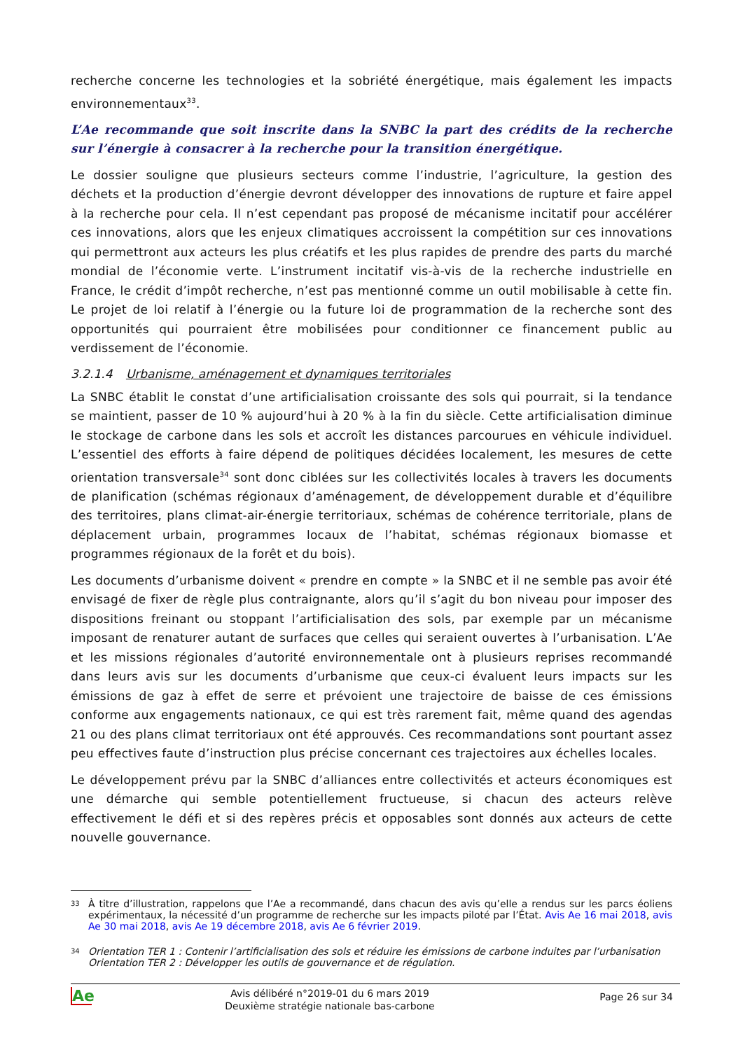recherche concerne les technologies et la sobriété énergétique, mais également les impacts environnementaux<sup>33</sup>.
L’Ae recommande que soit inscrite dans la SNBC la part des crédits de la recherche sur l’énergie à consacrer à la recherche pour la transition énergétique.
Le dossier souligne que plusieurs secteurs comme l’industrie, l’agriculture, la gestion des déchets et la production d’énergie devront développer des innovations de rupture et faire appel à la recherche pour cela. Il n’est cependant pas proposé de mécanisme incitatif pour accélérer ces innovations, alors que les enjeux climatiques accroissent la compétition sur ces innovations qui permettront aux acteurs les plus créatifs et les plus rapides de prendre des parts du marché mondial de l’économie verte. L’instrument incitatif vis-à-vis de la recherche industrielle en France, le crédit d’impôt recherche, n’est pas mentionné comme un outil mobilisable à cette fin. Le projet de loi relatif à l’énergie ou la future loi de programmation de la recherche sont des opportunités qui pourraient être mobilisées pour conditionner ce financement public au verdissement de l’économie.
3.2.1.4 Urbanisme, aménagement et dynamiques territoriales
La SNBC établit le constat d’une artificialisation croissante des sols qui pourrait, si la tendance se maintient, passer de 10 % aujourd’hui à 20 % à la fin du siècle. Cette artificialisation diminue le stockage de carbone dans les sols et accroît les distances parcourues en véhicule individuel. L’essentiel des efforts à faire dépend de politiques décidées localement, les mesures de cette orientation transversale<sup>34</sup> sont donc ciblées sur les collectivités locales à travers les documents de planification (schémas régionaux d’aménagement, de développement durable et d’équilibre des territoires, plans climat-air-énergie territoriaux, schémas de cohérence territoriale, plans de déplacement urbain, programmes locaux de l’habitat, schémas régionaux biomasse et programmes régionaux de la forêt et du bois).
Les documents d’urbanisme doivent « prendre en compte » la SNBC et il ne semble pas avoir été envisagé de fixer de règle plus contraignante, alors qu’il s’agit du bon niveau pour imposer des dispositions freinant ou stoppant l’artificialisation des sols, par exemple par un mécanisme imposant de renaturer autant de surfaces que celles qui seraient ouvertes à l’urbanisation. L’Ae et les missions régionales d’autorité environnementale ont à plusieurs reprises recommandé dans leurs avis sur les documents d’urbanisme que ceux-ci évaluent leurs impacts sur les émissions de gaz à effet de serre et prévoient une trajectoire de baisse de ces émissions conforme aux engagements nationaux, ce qui est très rarement fait, même quand des agendas 21 ou des plans climat territoriaux ont été approuvés. Ces recommandations sont pourtant assez peu effectives faute d’instruction plus précise concernant ces trajectoires aux échelles locales.
Le développement prévu par la SNBC d’alliances entre collectivités et acteurs économiques est une démarche qui semble potentiellement fructueuse, si chacun des acteurs relève effectivement le défi et si des repères précis et opposables sont donnés aux acteurs de cette nouvelle gouvernance.
33 À titre d’illustration, rappelons que l’Ae a recommandé, dans chacun des avis qu’elle a rendus sur les parcs éoliens expérimentaux, la nécessité d’un programme de recherche sur les impacts piloté par l’État. Avis Ae 16 mai 2018, avis Ae 30 mai 2018, avis Ae 19 décembre 2018, avis Ae 6 février 2019.
34 Orientation TER 1 : Contenir l’artificialisation des sols et réduire les émissions de carbone induites par l’urbanisation
Orientation TER 2 : Développer les outils de gouvernance et de régulation.
Ae
Avis délibéré n°2019-01 du 6 mars 2019
Deuxième stratégie nationale bas-carbone
Page 26 sur 34